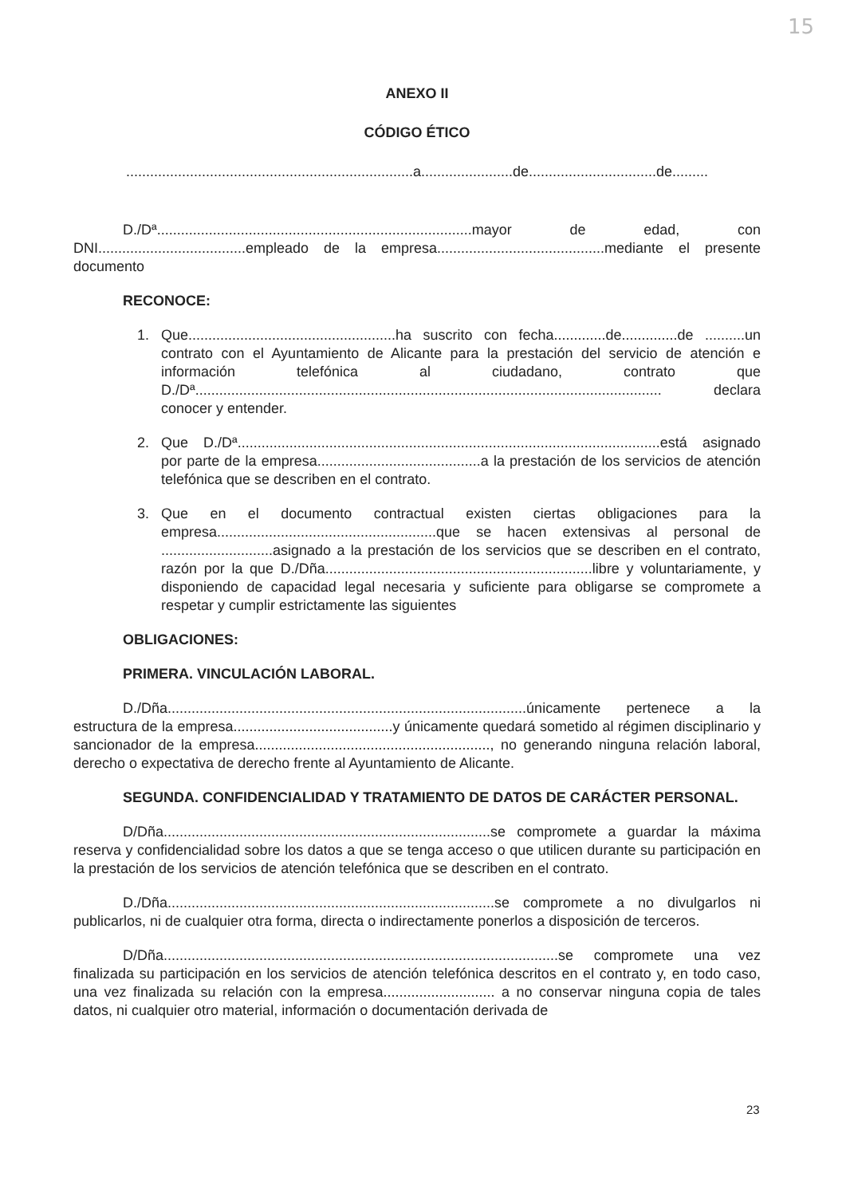15
ANEXO II
CÓDIGO ÉTICO
........................................................................a.......................de................................de.........
D./Dª...............................................................................mayor de edad, con DNI.....................................empleado de la empresa..........................................mediante el presente documento
RECONOCE:
1. Que....................................................ha suscrito con fecha.............de..............de ..........un contrato con el Ayuntamiento de Alicante para la prestación del servicio de atención e información telefónica al ciudadano, contrato que D./Dª..................................................................................................................... declara conocer y entender.
2. Que D./Dª..........................................................................................................está asignado por parte de la empresa.........................................a la prestación de los servicios de atención telefónica que se describen en el contrato.
3. Que en el documento contractual existen ciertas obligaciones para la empresa.......................................................que se hacen extensivas al personal de ............................asignado a la prestación de los servicios que se describen en el contrato, razón por la que D./Dña...................................................................libre y voluntariamente, y disponiendo de capacidad legal necesaria y suficiente para obligarse se compromete a respetar y cumplir estrictamente las siguientes
OBLIGACIONES:
PRIMERA. VINCULACIÓN LABORAL.
D./Dña..........................................................................................únicamente pertenece a la estructura de la empresa........................................y únicamente quedará sometido al régimen disciplinario y sancionador de la empresa..........................................................., no generando ninguna relación laboral, derecho o expectativa de derecho frente al Ayuntamiento de Alicante.
SEGUNDA. CONFIDENCIALIDAD Y TRATAMIENTO DE DATOS DE CARÁCTER PERSONAL.
D/Dña..................................................................................se compromete a guardar la máxima reserva y confidencialidad sobre los datos a que se tenga acceso o que utilicen durante su participación en la prestación de los servicios de atención telefónica que se describen en el contrato.
D./Dña..................................................................................se compromete a no divulgarlos ni publicarlos, ni de cualquier otra forma, directa o indirectamente ponerlos a disposición de terceros.
D/Dña...................................................................................................se compromete una vez finalizada su participación en los servicios de atención telefónica descritos en el contrato y, en todo caso, una vez finalizada su relación con la empresa............................ a no conservar ninguna copia de tales datos, ni cualquier otro material, información o documentación derivada de
23